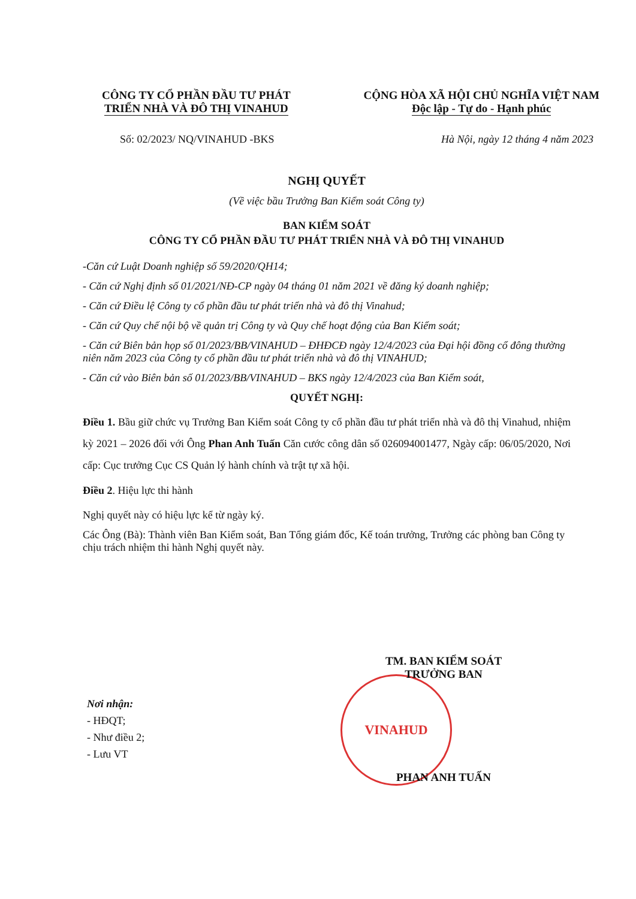CÔNG TY CỔ PHẦN ĐẦU TƯ PHÁT
TRIỂN NHÀ VÀ ĐÔ THỊ VINAHUD
CỘNG HÒA XÃ HỘI CHỦ NGHĨA VIỆT NAM
Độc lập - Tự do - Hạnh phúc
Số: 02/2023/ NQ/VINAHUD -BKS Hà Nội, ngày 12 tháng 4 năm 2023
VINAHUD
NGHỊ QUYẾT
(Về việc bầu Trưởng Ban Kiểm soát Công ty)
BAN KIỂM SOÁT
CÔNG TY CỔ PHẦN ĐẦU TƯ PHÁT TRIỂN NHÀ VÀ ĐÔ THỊ VINAHUD
-Căn cứ Luật Doanh nghiệp số 59/2020/QH14;
- Căn cứ Nghị định số 01/2021/NĐ-CP ngày 04 tháng 01 năm 2021 về đăng ký doanh nghiệp;
- Căn cứ Điều lệ Công ty cổ phần đầu tư phát triển nhà và đô thị Vinahud;
- Căn cứ Quy chế nội bộ về quản trị Công ty và Quy chế hoạt động của Ban Kiểm soát;
- Căn cứ Biên bản họp số 01/2023/BB/VINAHUD – ĐHĐCĐ ngày 12/4/2023 của Đại hội đồng cổ đông thường niên năm 2023 của Công ty cổ phần đầu tư phát triển nhà và đô thị VINAHUD;
- Căn cứ vào Biên bản số 01/2023/BB/VINAHUD – BKS ngày 12/4/2023 của Ban Kiểm soát,
QUYẾT NGHỊ:
Điều 1. Bầu giữ chức vụ Trưởng Ban Kiểm soát Công ty cổ phần đầu tư phát triển nhà và đô thị Vinahud, nhiệm kỳ 2021 – 2026 đối với Ông Phan Anh Tuấn Căn cước công dân số 026094001477, Ngày cấp: 06/05/2020, Nơi cấp: Cục trưởng Cục CS Quản lý hành chính và trật tự xã hội.
Điều 2. Hiệu lực thi hành
Nghị quyết này có hiệu lực kể từ ngày ký.
Các Ông (Bà): Thành viên Ban Kiểm soát, Ban Tổng giám đốc, Kế toán trưởng, Trưởng các phòng ban Công ty chịu trách nhiệm thi hành Nghị quyết này.
TM. BAN KIỂM SOÁT
TRƯỞNG BAN
PHAN ANH TUẤN
Nơi nhận:
- HĐQT;
- Như điều 2;
- Lưu VT